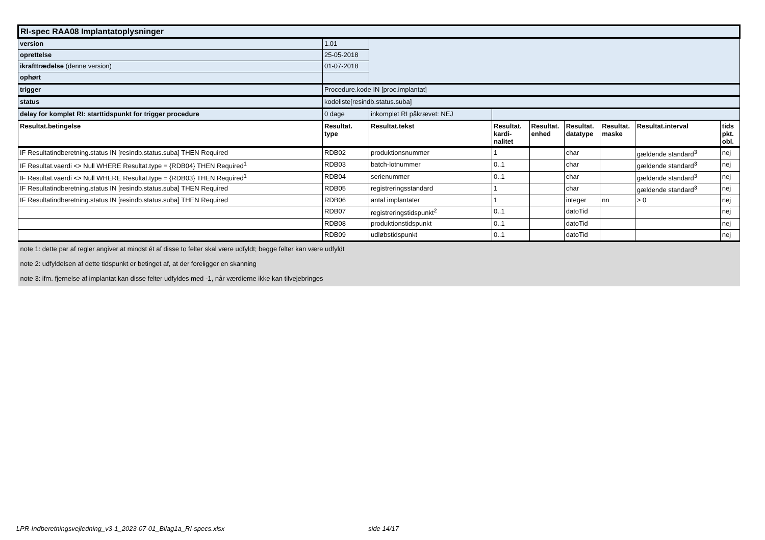| RI-spec RAA08 Implantatoplysninger | | | | | | | | |
| version | 1.01 | | | | | | | |
| oprettelse | 25-05-2018 | | | | | | | |
| ikrafttrædelse (denne version) | 01-07-2018 | | | | | | | |
| ophørt | | | | | | | | |
| trigger | Procedure.kode IN [proc.implantat] | | | | | | | |
| status | kodeliste[resindb.status.suba] | | | | | | | |
| delay for komplet RI: starttidspunkt for trigger procedure | 0 dage | inkomplet RI påkrævet: NEJ | | | | | | |
| Resultat.betingelse | Resultat. type | Resultat.tekst | Resultat. kardi-nalitet | Resultat. enhed | Resultat. datatype | Resultat. maske | Resultat.interval | tids pkt. obl. |
| IF Resultatindberetning.status IN [resindb.status.suba] THEN Required | RDB02 | produktionsnummer | 1 | | char | | gældende standard<sup>3</sup> | nej |
| IF Resultat.vaerdi <> Null WHERE Resultat.type = {RDB04} THEN Required<sup>1</sup> | RDB03 | batch-lotnummer | 0..1 | | char | | gældende standard<sup>3</sup> | nej |
| IF Resultat.vaerdi <> Null WHERE Resultat.type = {RDB03} THEN Required<sup>1</sup> | RDB04 | serienummer | 0..1 | | char | | gældende standard<sup>3</sup> | nej |
| IF Resultatindberetning.status IN [resindb.status.suba] THEN Required | RDB05 | registreringsstandard | 1 | | char | | gældende standard<sup>3</sup> | nej |
| IF Resultatindberetning.status IN [resindb.status.suba] THEN Required | RDB06 | antal implantater | 1 | | integer | nn | > 0 | nej |
| | RDB07 | registreringstidspunkt<sup>2</sup> | 0..1 | | datoTid | | | nej |
| | RDB08 | produktionstidspunkt | 0..1 | | datoTid | | | nej |
| | RDB09 | udløbstidspunkt | 0..1 | | datoTid | | | nej |
| note 1: dette par af regler angiver at mindst ét af disse to felter skal være udfyldt; begge felter kan være udfyldt | | | | | | | | |
| note 2: udfyldelsen af dette tidspunkt er betinget af, at der foreligger en skanning | | | | | | | | |
| note 3: ifm. fjernelse af implantat kan disse felter udfyldes med -1, når værdierne ikke kan tilvejebringes | | | | | | | | |
LPR-Indberetningsvejledning_v3-1_2023-07-01_Bilag1a_RI-specs.xlsx
side 14/17